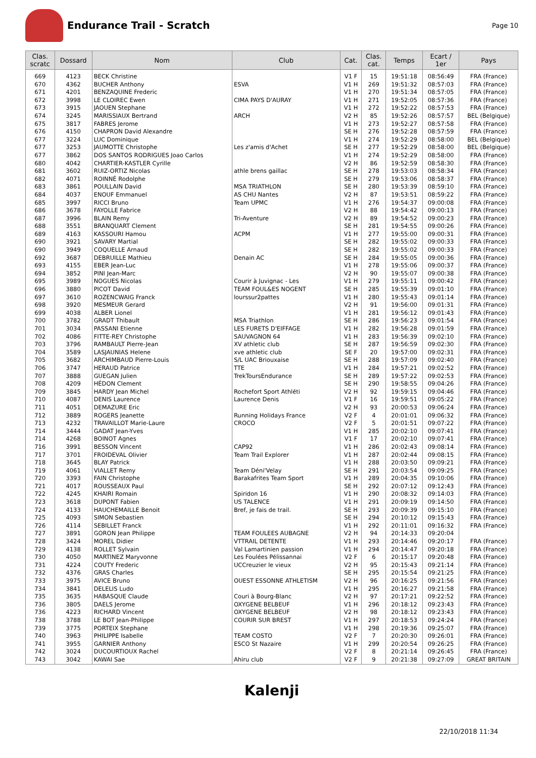Endurance Trail - Scratch
Page 10
| Clas. scratc | Dossard | Nom | Club | Cat. | Clas. cat. | Temps | Ecart / 1er | Pays |
| --- | --- | --- | --- | --- | --- | --- | --- | --- |
| 669 | 4123 | BECK Christine | | V1 F | 15 | 19:51:18 | 08:56:49 | FRA (France) |
| 670 | 4362 | BUCHER Anthony | ESVA | V1 H | 269 | 19:51:32 | 08:57:03 | FRA (France) |
| 671 | 4201 | BENZAQUINE Frederic | | V1 H | 270 | 19:51:34 | 08:57:05 | FRA (France) |
| 672 | 3998 | LE CLOIREC Ewen | CIMA PAYS D'AURAY | V1 H | 271 | 19:52:05 | 08:57:36 | FRA (France) |
| 673 | 3915 | JAOUEN Stephane | | V1 H | 272 | 19:52:22 | 08:57:53 | FRA (France) |
| 674 | 3245 | MARISSIAUX Bertrand | ARCH | V2 H | 85 | 19:52:26 | 08:57:57 | BEL (Belgique) |
| 675 | 3817 | FABRES Jerome | | V1 H | 273 | 19:52:27 | 08:57:58 | FRA (France) |
| 676 | 4150 | CHAPRON David Alexandre | | SE H | 276 | 19:52:28 | 08:57:59 | FRA (France) |
| 677 | 3224 | LUC Dominique | | V1 H | 274 | 19:52:29 | 08:58:00 | BEL (Belgique) |
| 677 | 3253 | JAUMOTTE Christophe | Les z'amis d'Achet | SE H | 277 | 19:52:29 | 08:58:00 | BEL (Belgique) |
| 677 | 3862 | DOS SANTOS RODRIGUES Joao Carlos | | V1 H | 274 | 19:52:29 | 08:58:00 | FRA (France) |
| 680 | 4042 | CHARTIER-KASTLER Cyrille | | V2 H | 86 | 19:52:59 | 08:58:30 | FRA (France) |
| 681 | 3602 | RUIZ-ORTIZ Nicolas | athle brens gaillac | SE H | 278 | 19:53:03 | 08:58:34 | FRA (France) |
| 682 | 4071 | ROINNÉ Rodolphe | | SE H | 279 | 19:53:06 | 08:58:37 | FRA (France) |
| 683 | 3861 | POULLAIN David | MSA TRIATHLON | SE H | 280 | 19:53:39 | 08:59:10 | FRA (France) |
| 684 | 4037 | ENOUF Emmanuel | AS CHU Nantes | V2 H | 87 | 19:53:51 | 08:59:22 | FRA (France) |
| 685 | 3997 | RICCI Bruno | Team UPMC | V1 H | 276 | 19:54:37 | 09:00:08 | FRA (France) |
| 686 | 3678 | FAYOLLE Fabrice | | V2 H | 88 | 19:54:42 | 09:00:13 | FRA (France) |
| 687 | 3996 | BLAIN Remy | Tri-Aventure | V2 H | 89 | 19:54:52 | 09:00:23 | FRA (France) |
| 688 | 3551 | BRANQUART Clement | | SE H | 281 | 19:54:55 | 09:00:26 | FRA (France) |
| 689 | 4163 | KASSOURI Hamou | ACPM | V1 H | 277 | 19:55:00 | 09:00:31 | FRA (France) |
| 690 | 3921 | SAVARY Martial | | SE H | 282 | 19:55:02 | 09:00:33 | FRA (France) |
| 690 | 3949 | COQUELLE Arnaud | | SE H | 282 | 19:55:02 | 09:00:33 | FRA (France) |
| 692 | 3687 | DEBRUILLE Mathieu | Denain AC | SE H | 284 | 19:55:05 | 09:00:36 | FRA (France) |
| 693 | 4155 | EBER Jean-Luc | | V1 H | 278 | 19:55:06 | 09:00:37 | FRA (France) |
| 694 | 3852 | PINI Jean-Marc | | V2 H | 90 | 19:55:07 | 09:00:38 | FRA (France) |
| 695 | 3989 | NOGUES Nicolas | Courir à Juvignac - Les | V1 H | 279 | 19:55:11 | 09:00:42 | FRA (France) |
| 696 | 3880 | PICOT David | TEAM FOUL&ES NOGENT | SE H | 285 | 19:55:39 | 09:01:10 | FRA (France) |
| 697 | 3610 | ROZENCWAIG Franck | lourssur2pattes | V1 H | 280 | 19:55:43 | 09:01:14 | FRA (France) |
| 698 | 3920 | MESMEUR Gerard | | V2 H | 91 | 19:56:00 | 09:01:31 | FRA (France) |
| 699 | 4038 | ALBER Lionel | | V1 H | 281 | 19:56:12 | 09:01:43 | FRA (France) |
| 700 | 3782 | GRADT Thibault | MSA Triathlon | SE H | 286 | 19:56:23 | 09:01:54 | FRA (France) |
| 701 | 3034 | PASSANI Etienne | LES FURETS D'EIFFAGE | V1 H | 282 | 19:56:28 | 09:01:59 | FRA (France) |
| 702 | 4086 | FITTE-REY Christophe | SAUVAGNON 64 | V1 H | 283 | 19:56:39 | 09:02:10 | FRA (France) |
| 703 | 3796 | RAMBAULT Pierre-Jean | XV athletic club | SE H | 287 | 19:56:59 | 09:02:30 | FRA (France) |
| 704 | 3589 | LASJAUNIAS Helene | xve athletic club | SE F | 20 | 19:57:00 | 09:02:31 | FRA (France) |
| 705 | 3682 | ARCHIMBAUD Pierre-Louis | S/L UAC Briouxaise | SE H | 288 | 19:57:09 | 09:02:40 | FRA (France) |
| 706 | 3747 | HERAUD Patrice | TTE | V1 H | 284 | 19:57:21 | 09:02:52 | FRA (France) |
| 707 | 3888 | GUEGAN Julien | TrekToursEndurance | SE H | 289 | 19:57:22 | 09:02:53 | FRA (France) |
| 708 | 4209 | HÉDON Clement | | SE H | 290 | 19:58:55 | 09:04:26 | FRA (France) |
| 709 | 3845 | HARDY Jean Michel | Rochefort Sport Athléti | V2 H | 92 | 19:59:15 | 09:04:46 | FRA (France) |
| 710 | 4087 | DENIS Laurence | Laurence Denis | V1 F | 16 | 19:59:51 | 09:05:22 | FRA (France) |
| 711 | 4051 | DEMAZURE Eric | | V2 H | 93 | 20:00:53 | 09:06:24 | FRA (France) |
| 712 | 3889 | ROGERS Jeanette | Running Holidays France | V2 F | 4 | 20:01:01 | 09:06:32 | FRA (France) |
| 713 | 4232 | TRAVAILLOT Marie-Laure | CROCO | V2 F | 5 | 20:01:51 | 09:07:22 | FRA (France) |
| 714 | 3444 | GADAT Jean-Yves | | V1 H | 285 | 20:02:10 | 09:07:41 | FRA (France) |
| 714 | 4268 | BOINOT Agnes | | V1 F | 17 | 20:02:10 | 09:07:41 | FRA (France) |
| 716 | 3991 | BESSON Vincent | CAP92 | V1 H | 286 | 20:02:43 | 09:08:14 | FRA (France) |
| 717 | 3701 | FROIDEVAL Olivier | Team Trail Explorer | V1 H | 287 | 20:02:44 | 09:08:15 | FRA (France) |
| 718 | 3645 | BLAY Patrick | | V1 H | 288 | 20:03:50 | 09:09:21 | FRA (France) |
| 719 | 4061 | VIALLET Remy | Team Déni'Velay | SE H | 291 | 20:03:54 | 09:09:25 | FRA (France) |
| 720 | 3393 | FAIN Christophe | Barakafrites Team Sport | V1 H | 289 | 20:04:35 | 09:10:06 | FRA (France) |
| 721 | 4017 | ROUSSEAUX Paul | | SE H | 292 | 20:07:12 | 09:12:43 | FRA (France) |
| 722 | 4245 | KHAIRI Romain | Spiridon 16 | V1 H | 290 | 20:08:32 | 09:14:03 | FRA (France) |
| 723 | 3618 | DUPONT Fabien | US TALENCE | V1 H | 291 | 20:09:19 | 09:14:50 | FRA (France) |
| 724 | 4133 | HAUCHEMAILLE Benoit | Bref, je fais de trail. | SE H | 293 | 20:09:39 | 09:15:10 | FRA (France) |
| 725 | 4093 | SIMON Sebastien | | SE H | 294 | 20:10:12 | 09:15:43 | FRA (France) |
| 726 | 4114 | SEBILLET Franck | | V1 H | 292 | 20:11:01 | 09:16:32 | FRA (France) |
| 727 | 3891 | GORON Jean Philippe | TEAM FOULEES AUBAGNE | V2 H | 94 | 20:14:33 | 09:20:04 | |
| 728 | 3424 | MOREL Didier | VTTRAIL DETENTE | V1 H | 293 | 20:14:46 | 09:20:17 | FRA (France) |
| 729 | 4138 | ROLLET Sylvain | Val Lamartinien passion | V1 H | 294 | 20:14:47 | 09:20:18 | FRA (France) |
| 730 | 4050 | MARTINEZ Maryvonne | Les Foulées Pélissannai | V2 F | 6 | 20:15:17 | 09:20:48 | FRA (France) |
| 731 | 4224 | COUTY Frederic | UCCreuzier le vieux | V2 H | 95 | 20:15:43 | 09:21:14 | FRA (France) |
| 732 | 4376 | GRAS Charles | | SE H | 295 | 20:15:54 | 09:21:25 | FRA (France) |
| 733 | 3975 | AVICE Bruno | OUEST ESSONNE ATHLETISM | V2 H | 96 | 20:16:25 | 09:21:56 | FRA (France) |
| 734 | 3841 | DELELIS Ludo | | V1 H | 295 | 20:16:27 | 09:21:58 | FRA (France) |
| 735 | 3635 | HABASQUE Claude | Couri à Bourg-Blanc | V2 H | 97 | 20:17:21 | 09:22:52 | FRA (France) |
| 736 | 3805 | DAELS Jerome | OXYGENE BELBEUF | V1 H | 296 | 20:18:12 | 09:23:43 | FRA (France) |
| 736 | 4223 | RICHARD Vincent | OXYGENE BELBEUF | V2 H | 98 | 20:18:12 | 09:23:43 | FRA (France) |
| 738 | 3788 | LE BOT Jean-Philippe | COURIR SUR BREST | V1 H | 297 | 20:18:53 | 09:24:24 | FRA (France) |
| 739 | 3775 | PORTEIX Stephane | | V1 H | 298 | 20:19:36 | 09:25:07 | FRA (France) |
| 740 | 3963 | PHILIPPE Isabelle | TEAM COSTO | V2 F | 7 | 20:20:30 | 09:26:01 | FRA (France) |
| 741 | 3955 | GARNIER Anthony | ESCO St Nazaire | V1 H | 299 | 20:20:54 | 09:26:25 | FRA (France) |
| 742 | 3024 | DUCOURTIOUX Rachel | | V2 F | 8 | 20:21:14 | 09:26:45 | FRA (France) |
| 743 | 3042 | KAWAI Sae | Ahiru club | V2 F | 9 | 20:21:38 | 09:27:09 | GREAT BRITAIN |
Kalenji
22/10/2018 11:34